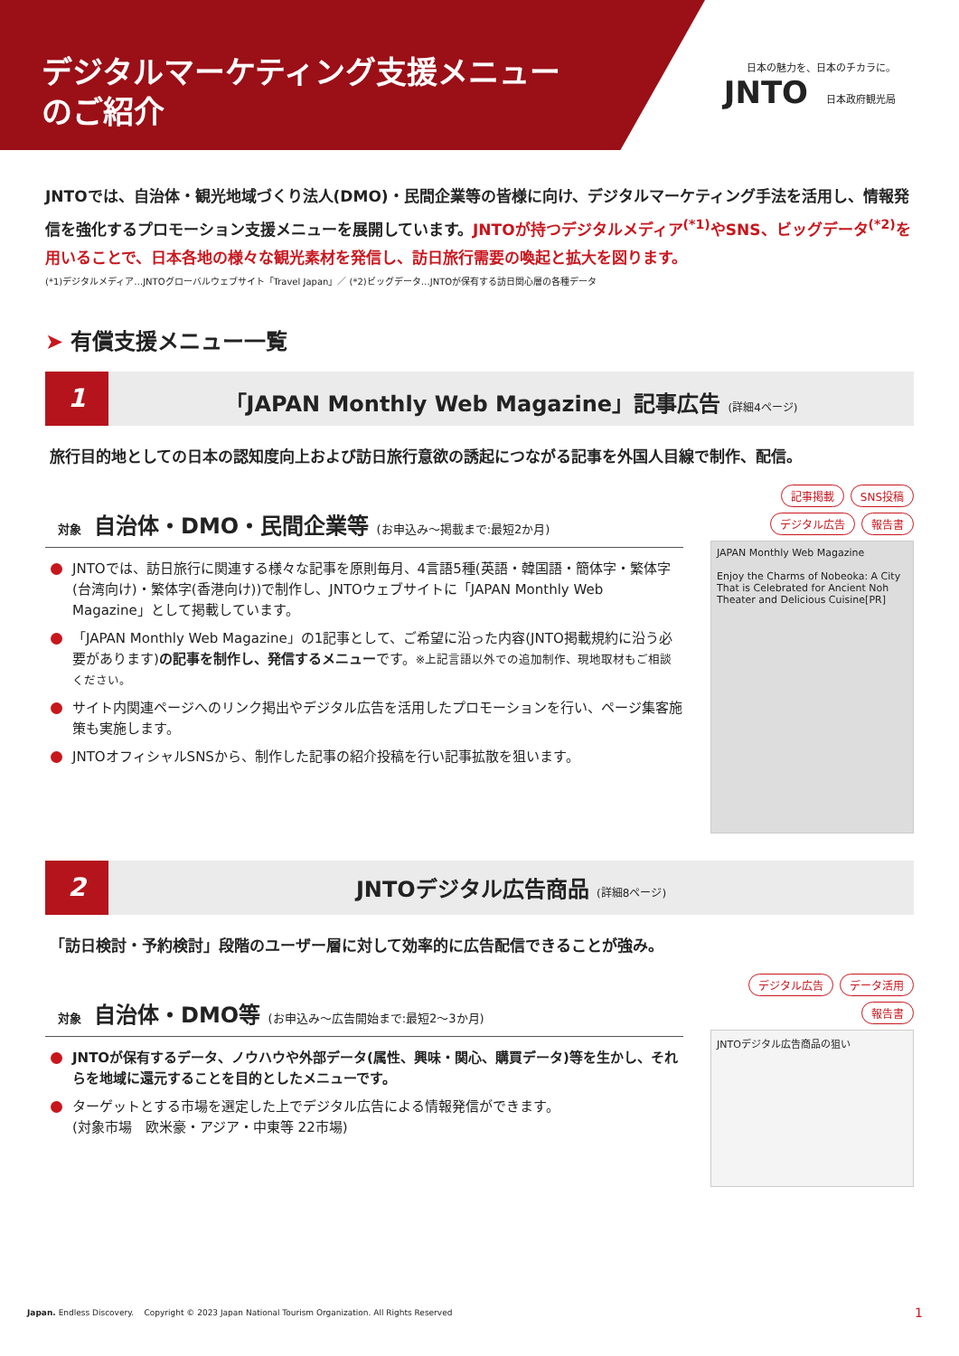デジタルマーケティング支援メニュー
のご紹介
日本の魅力を、日本のチカラに。
JNTO 日本政府観光局
JNTOでは、自治体・観光地域づくり法人(DMO)・民間企業等の皆様に向け、デジタルマーケティング手法を活用し、情報発信を強化するプロモーション支援メニューを展開しています。JNTOが持つデジタルメディア<sup>(*1)</sup>やSNS、ビッグデータ<sup>(*2)</sup>を用いることで、日本各地の様々な観光素材を発信し、訪日旅行需要の喚起と拡大を図ります。
(*1)デジタルメディア…JNTOグローバルウェブサイト「Travel Japan」／ (*2)ビッグデータ…JNTOが保有する訪日関心層の各種データ
➤ 有償支援メニュー一覧
1
「JAPAN Monthly Web Magazine」記事広告 (詳細4ページ)
旅行目的地としての日本の認知度向上および訪日旅行意欲の誘起につながる記事を外国人目線で制作、配信。
対象 自治体・DMO・民間企業等 (お申込み～掲載まで:最短2か月)
JNTOでは、訪日旅行に関連する様々な記事を原則毎月、4言語5種(英語・韓国語・簡体字・繁体字(台湾向け)・繁体字(香港向け))で制作し、JNTOウェブサイトに「JAPAN Monthly Web Magazine」として掲載しています。
「JAPAN Monthly Web Magazine」の1記事として、ご希望に沿った内容(JNTO掲載規約に沿う必要があります)の記事を制作し、発信するメニューです。※上記言語以外での追加制作、現地取材もご相談ください。
サイト内関連ページへのリンク掲出やデジタル広告を活用したプロモーションを行い、ページ集客施策も実施します。
JNTOオフィシャルSNSから、制作した記事の紹介投稿を行い記事拡散を狙います。
記事掲載 SNS投稿 デジタル広告 報告書
JAPAN Monthly Web Magazine
Enjoy the Charms of Nobeoka: A City That is Celebrated for Ancient Noh Theater and Delicious Cuisine[PR]
2
JNTOデジタル広告商品 (詳細8ページ)
「訪日検討・予約検討」段階のユーザー層に対して効率的に広告配信できることが強み。
対象 自治体・DMO等 (お申込み～広告開始まで:最短2～3か月)
JNTOが保有するデータ、ノウハウや外部データ(属性、興味・関心、購買データ)等を生かし、それらを地域に還元することを目的としたメニューです。
ターゲットとする市場を選定した上でデジタル広告による情報発信ができます。
(対象市場　欧米豪・アジア・中東等 22市場)
デジタル広告 データ活用 報告書
JNTOデジタル広告商品の狙い
Japan. Endless Discovery. Copyright © 2023 Japan National Tourism Organization. All Rights Reserved 1